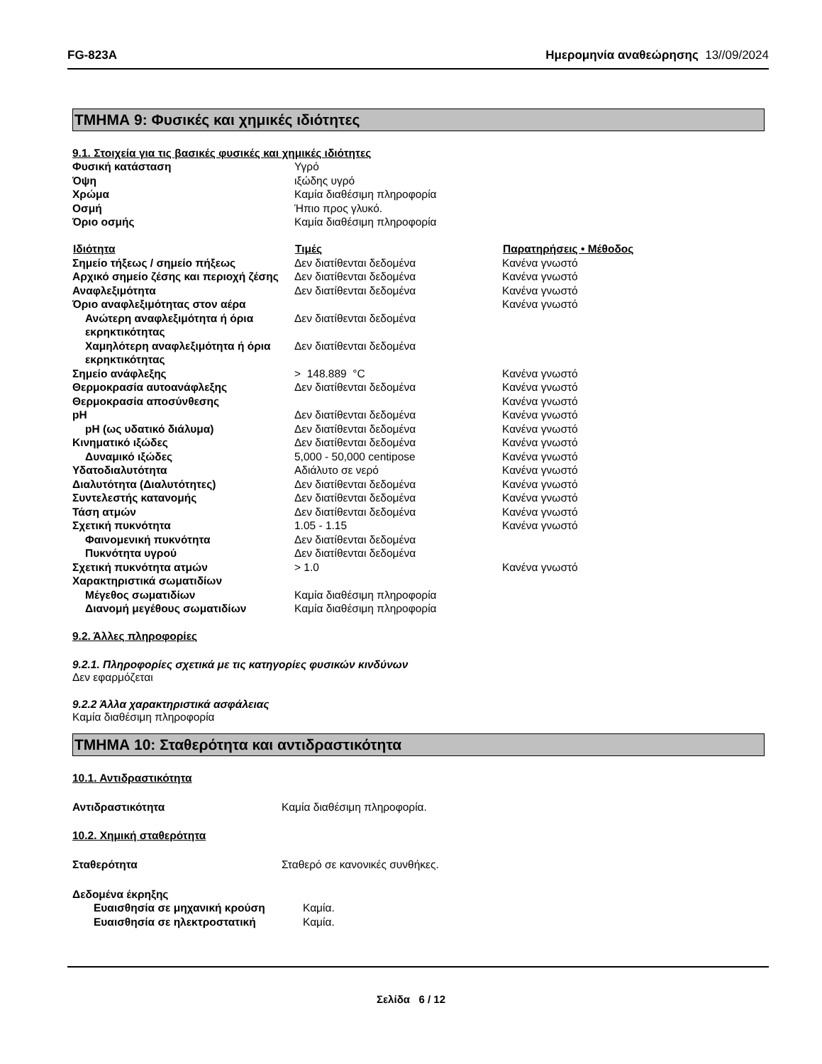FG-823A Ημερομηνία αναθεώρησης 13//09/2024
ΤΜΗΜΑ 9: Φυσικές και χημικές ιδιότητες
9.1. Στοιχεία για τις βασικές φυσικές και χημικές ιδιότητες
| Φυσική κατάσταση | Υγρό | |
| Όψη | ιξώδης υγρό | |
| Χρώμα | Καμία διαθέσιμη πληροφορία | |
| Οσμή | Ήπιο προς γλυκό. | |
| Όριο οσμής | Καμία διαθέσιμη πληροφορία | |
| Ιδιότητα | Τιμές | Παρατηρήσεις • Μέθοδος |
| Σημείο τήξεως / σημείο πήξεως | Δεν διατίθενται δεδομένα | Κανένα γνωστό |
| Αρχικό σημείο ζέσης και περιοχή ζέσης | Δεν διατίθενται δεδομένα | Κανένα γνωστό |
| Αναφλεξιμότητα | Δεν διατίθενται δεδομένα | Κανένα γνωστό |
| Όριο αναφλεξιμότητας στον αέρα | | Κανένα γνωστό |
| Ανώτερη αναφλεξιμότητα ή όρια εκρηκτικότητας | Δεν διατίθενται δεδομένα | |
| Χαμηλότερη αναφλεξιμότητα ή όρια εκρηκτικότητας | Δεν διατίθενται δεδομένα | |
| Σημείο ανάφλεξης | > 148.889 °C | Κανένα γνωστό |
| Θερμοκρασία αυτοανάφλεξης | Δεν διατίθενται δεδομένα | Κανένα γνωστό |
| Θερμοκρασία αποσύνθεσης | | Κανένα γνωστό |
| pH | Δεν διατίθενται δεδομένα | Κανένα γνωστό |
| pH (ως υδατικό διάλυμα) | Δεν διατίθενται δεδομένα | Κανένα γνωστό |
| Κινηματικό ιξώδες | Δεν διατίθενται δεδομένα | Κανένα γνωστό |
| Δυναμικό ιξώδες | 5,000 - 50,000 centipose | Κανένα γνωστό |
| Υδατοδιαλυτότητα | Αδιάλυτο σε νερό | Κανένα γνωστό |
| Διαλυτότητα (Διαλυτότητες) | Δεν διατίθενται δεδομένα | Κανένα γνωστό |
| Συντελεστής κατανομής | Δεν διατίθενται δεδομένα | Κανένα γνωστό |
| Τάση ατμών | Δεν διατίθενται δεδομένα | Κανένα γνωστό |
| Σχετική πυκνότητα | 1.05 - 1.15 | Κανένα γνωστό |
| Φαινομενική πυκνότητα | Δεν διατίθενται δεδομένα | |
| Πυκνότητα υγρού | Δεν διατίθενται δεδομένα | |
| Σχετική πυκνότητα ατμών | > 1.0 | Κανένα γνωστό |
| Χαρακτηριστικά σωματιδίων | | |
| Μέγεθος σωματιδίων | Καμία διαθέσιμη πληροφορία | |
| Διανομή μεγέθους σωματιδίων | Καμία διαθέσιμη πληροφορία | |
9.2. Άλλες πληροφορίες
9.2.1. Πληροφορίες σχετικά με τις κατηγορίες φυσικών κινδύνων
Δεν εφαρμόζεται
9.2.2 Άλλα χαρακτηριστικά ασφάλειας
Καμία διαθέσιμη πληροφορία
ΤΜΗΜΑ 10: Σταθερότητα και αντιδραστικότητα
10.1. Αντιδραστικότητα
| Αντιδραστικότητα | Καμία διαθέσιμη πληροφορία. |
10.2. Χημική σταθερότητα
| Σταθερότητα | Σταθερό σε κανονικές συνθήκες. |
| Δεδομένα έκρηξης | |
| Ευαισθησία σε μηχανική κρούση | Καμία. |
| Ευαισθησία σε ηλεκτροστατική | Καμία. |
Σελίδα 6 / 12